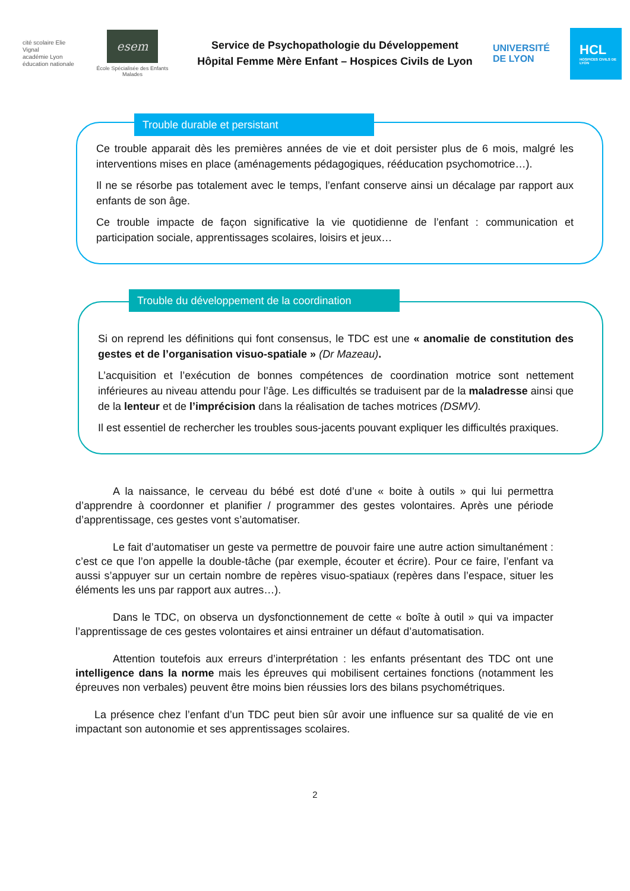cité scolaire Elie Vignal
académie Lyon
éducation nationale
esem
École Spécialisée des Enfants Malades
Service de Psychopathologie du Développement
Hôpital Femme Mère Enfant – Hospices Civils de Lyon
UNIVERSITÉ
DE LYON
HCL
HOSPICES CIVILS DE LYON
Trouble durable et persistant
Ce trouble apparait dès les premières années de vie et doit persister plus de 6 mois, malgré les interventions mises en place (aménagements pédagogiques, rééducation psychomotrice…).
Il ne se résorbe pas totalement avec le temps, l’enfant conserve ainsi un décalage par rapport aux enfants de son âge.
Ce trouble impacte de façon significative la vie quotidienne de l’enfant : communication et participation sociale, apprentissages scolaires, loisirs et jeux…
Trouble du développement de la coordination
Si on reprend les définitions qui font consensus, le TDC est une « anomalie de constitution des gestes et de l’organisation visuo-spatiale » (Dr Mazeau).
L’acquisition et l’exécution de bonnes compétences de coordination motrice sont nettement inférieures au niveau attendu pour l’âge. Les difficultés se traduisent par de la maladresse ainsi que de la lenteur et de l’imprécision dans la réalisation de taches motrices (DSMV).
Il est essentiel de rechercher les troubles sous-jacents pouvant expliquer les difficultés praxiques.
A la naissance, le cerveau du bébé est doté d’une « boite à outils » qui lui permettra d’apprendre à coordonner et planifier / programmer des gestes volontaires. Après une période d’apprentissage, ces gestes vont s’automatiser.
Le fait d’automatiser un geste va permettre de pouvoir faire une autre action simultanément : c’est ce que l’on appelle la double-tâche (par exemple, écouter et écrire). Pour ce faire, l’enfant va aussi s’appuyer sur un certain nombre de repères visuo-spatiaux (repères dans l’espace, situer les éléments les uns par rapport aux autres…).
Dans le TDC, on observa un dysfonctionnement de cette « boîte à outil » qui va impacter l’apprentissage de ces gestes volontaires et ainsi entrainer un défaut d’automatisation.
Attention toutefois aux erreurs d’interprétation : les enfants présentant des TDC ont une intelligence dans la norme mais les épreuves qui mobilisent certaines fonctions (notamment les épreuves non verbales) peuvent être moins bien réussies lors des bilans psychométriques.
La présence chez l’enfant d’un TDC peut bien sûr avoir une influence sur sa qualité de vie en impactant son autonomie et ses apprentissages scolaires.
2